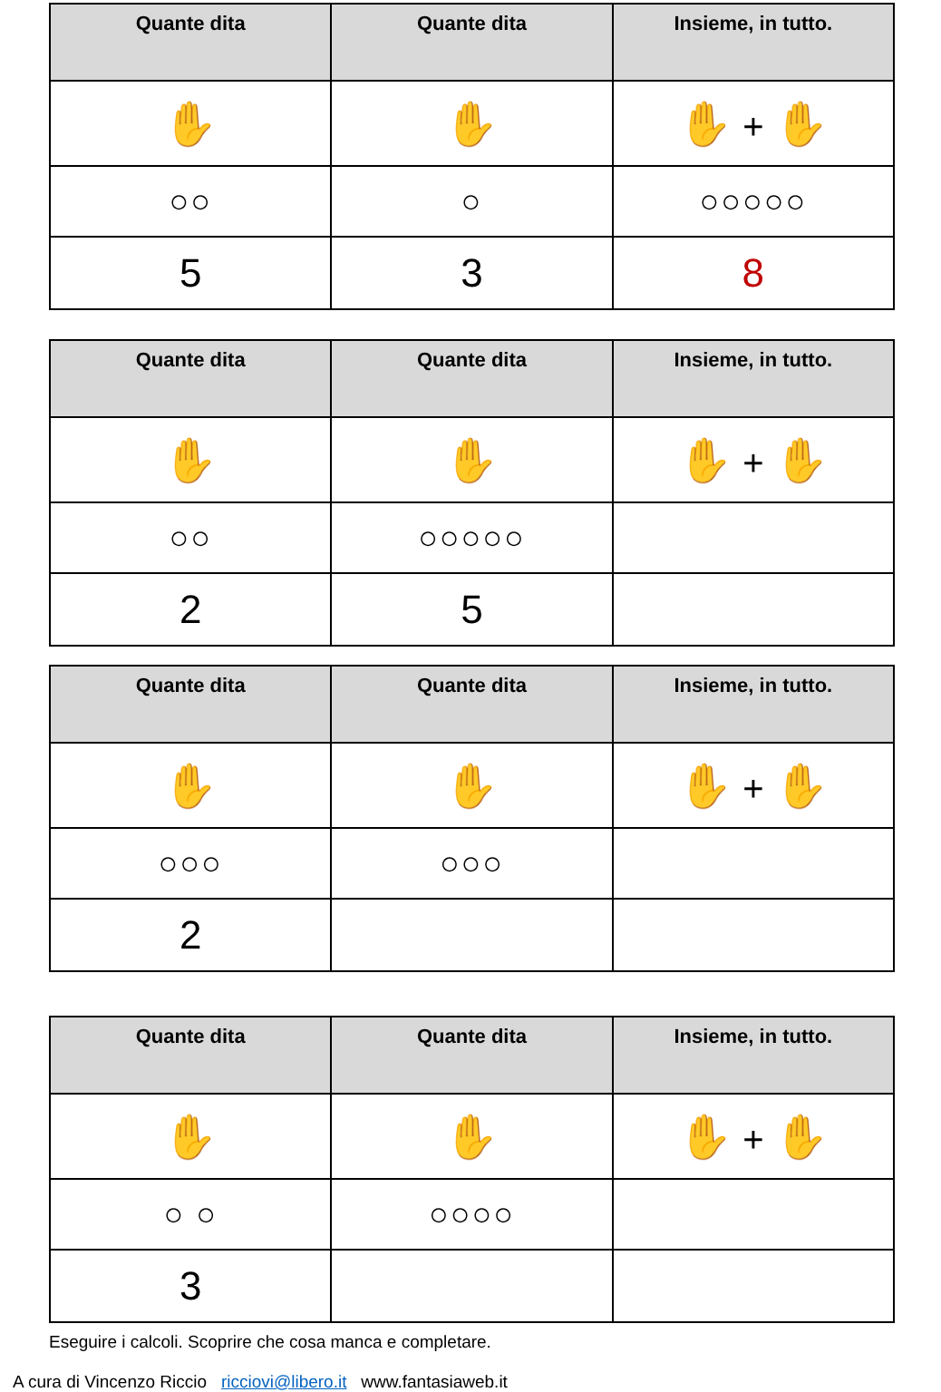| Quante dita | Quante dita | Insieme, in tutto. |
| --- | --- | --- |
| ✋ | ✋ | ✋ + ✋ |
| ○○ | ○ | ○○○○○ |
| 5 | 3 | 8 |
| Quante dita | Quante dita | Insieme, in tutto. |
| --- | --- | --- |
| ✋ | ✋ | ✋ + ✋ |
| ○○ | ○○○○○ | |
| 2 | 5 | |
| Quante dita | Quante dita | Insieme, in tutto. |
| --- | --- | --- |
| ✋ | ✋ | ✋ + ✋ |
| ○○○ | ○○○ | |
| 2 | | |
| Quante dita | Quante dita | Insieme, in tutto. |
| --- | --- | --- |
| ✋ | ✋ | ✋ + ✋ |
| ○ ○ | ○○○○ | |
| 3 | | |
Eseguire i calcoli. Scoprire che cosa manca e completare.
A cura di Vincenzo Riccio ricciovi@libero.it www.fantasiaweb.it